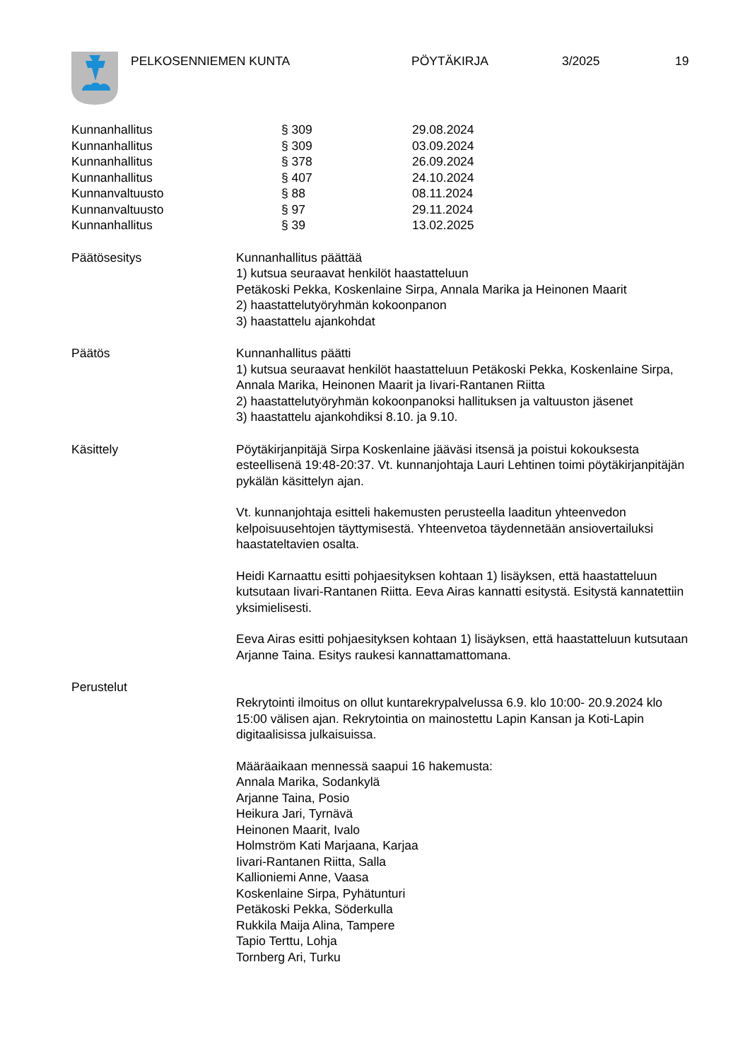PELKOSENNIEMEN KUNTA PÖYTÄKIRJA 3/2025 19
Kunnanhallitus § 309 29.08.2024
Kunnanhallitus § 309 03.09.2024
Kunnanhallitus § 378 26.09.2024
Kunnanhallitus § 407 24.10.2024
Kunnanvaltuusto § 88 08.11.2024
Kunnanvaltuusto § 97 29.11.2024
Kunnanhallitus § 39 13.02.2025
Päätösesitys Kunnanhallitus päättää
1) kutsua seuraavat henkilöt haastatteluun
Petäkoski Pekka, Koskenlaine Sirpa, Annala Marika ja Heinonen Maarit
2) haastattelutyöryhmän kokoonpanon
3) haastattelu ajankohdat
Päätös Kunnanhallitus päätti
1) kutsua seuraavat henkilöt haastatteluun Petäkoski Pekka, Koskenlaine Sirpa, Annala Marika, Heinonen Maarit ja Iivari-Rantanen Riitta
2) haastattelutyöryhmän kokoonpanoksi hallituksen ja valtuuston jäsenet
3) haastattelu ajankohdiksi 8.10. ja 9.10.
Käsittely Pöytäkirjanpitäjä Sirpa Koskenlaine jääväsi itsensä ja poistui kokouksesta esteellisenä 19:48-20:37. Vt. kunnanjohtaja Lauri Lehtinen toimi pöytäkirjanpitäjän pykälän käsittelyn ajan.
Vt. kunnanjohtaja esitteli hakemusten perusteella laaditun yhteenvedon kelpoisuusehtojen täyttymisestä. Yhteenvetoa täydennetään ansiovertailuksi haastateltavien osalta.
Heidi Karnaattu esitti pohjaesityksen kohtaan 1) lisäyksen, että haastatteluun kutsutaan Iivari-Rantanen Riitta. Eeva Airas kannatti esitystä. Esitystä kannatettiin yksimielisesti.
Eeva Airas esitti pohjaesityksen kohtaan 1) lisäyksen, että haastatteluun kutsutaan Arjanne Taina. Esitys raukesi kannattamattomana.
Perustelut
Rekrytointi ilmoitus on ollut kuntarekrypalvelussa 6.9. klo 10:00- 20.9.2024 klo 15:00 välisen ajan. Rekrytointia on mainostettu Lapin Kansan ja Koti-Lapin digitaalisissa julkaisuissa.
Määräaikaan mennessä saapui 16 hakemusta:
Annala Marika, Sodankylä
Arjanne Taina, Posio
Heikura Jari, Tyrnävä
Heinonen Maarit, Ivalo
Holmström Kati Marjaana, Karjaa
Iivari-Rantanen Riitta, Salla
Kallioniemi Anne, Vaasa
Koskenlaine Sirpa, Pyhätunturi
Petäkoski Pekka, Söderkulla
Rukkila Maija Alina, Tampere
Tapio Terttu, Lohja
Tornberg Ari, Turku